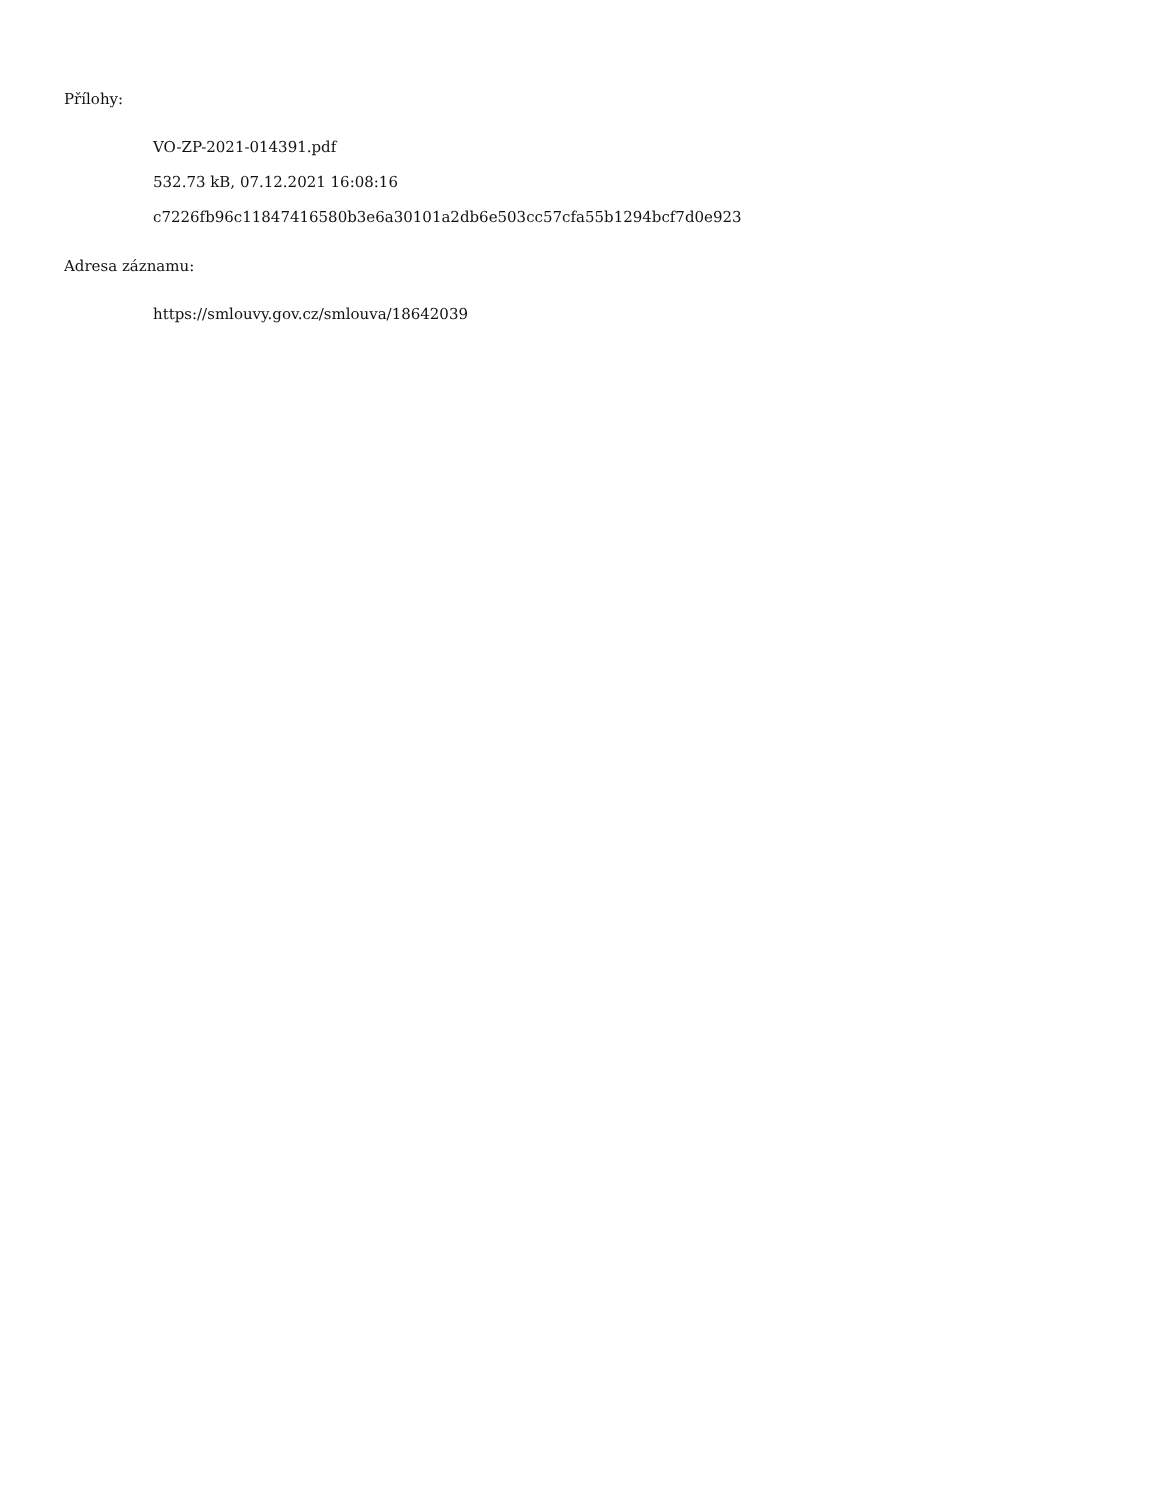Přílohy:
VO-ZP-2021-014391.pdf
532.73 kB, 07.12.2021 16:08:16
c7226fb96c11847416580b3e6a30101a2db6e503cc57cfa55b1294bcf7d0e923
Adresa záznamu:
https://smlouvy.gov.cz/smlouva/18642039